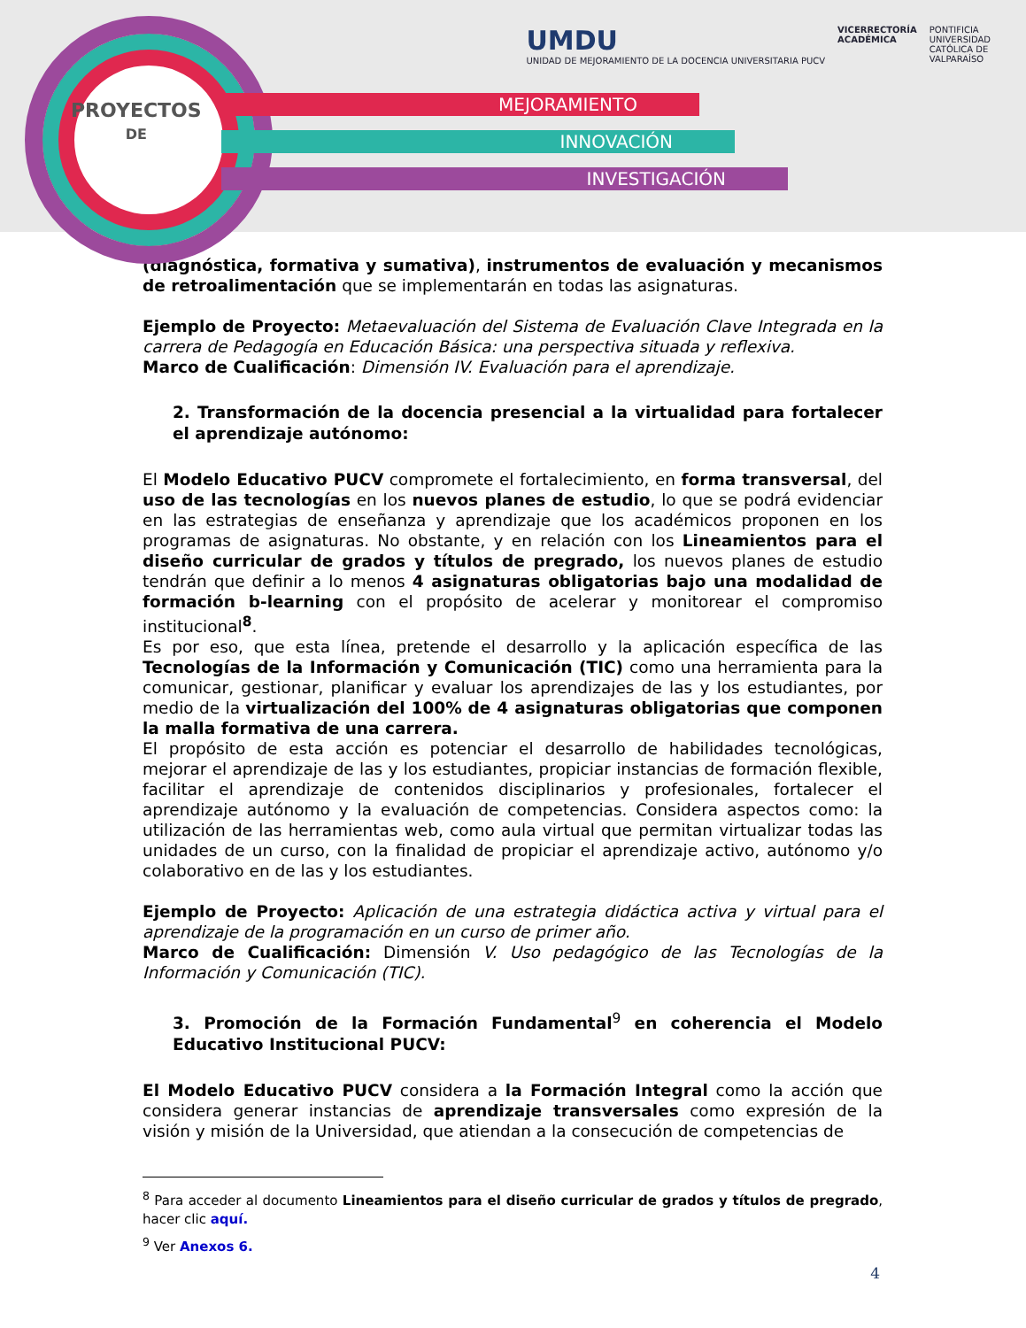PROYECTOS
DE
MEJORAMIENTO
INNOVACIÓN
INVESTIGACIÓN
UMDU
UNIDAD DE MEJORAMIENTO DE LA DOCENCIA UNIVERSITARIA PUCV
VICERRECTORÍA
ACADÉMICA
PONTIFICIA
UNIVERSIDAD
CATÓLICA DE
VALPARAÍSO
(diagnóstica, formativa y sumativa), instrumentos de evaluación y mecanismos de retroalimentación que se implementarán en todas las asignaturas.
Ejemplo de Proyecto: Metaevaluación del Sistema de Evaluación Clave Integrada en la carrera de Pedagogía en Educación Básica: una perspectiva situada y reflexiva.
Marco de Cualificación: Dimensión IV. Evaluación para el aprendizaje.
2. Transformación de la docencia presencial a la virtualidad para fortalecer el aprendizaje autónomo:
El Modelo Educativo PUCV compromete el fortalecimiento, en forma transversal, del uso de las tecnologías en los nuevos planes de estudio, lo que se podrá evidenciar en las estrategias de enseñanza y aprendizaje que los académicos proponen en los programas de asignaturas. No obstante, y en relación con los Lineamientos para el diseño curricular de grados y títulos de pregrado, los nuevos planes de estudio tendrán que definir a lo menos 4 asignaturas obligatorias bajo una modalidad de formación b-learning con el propósito de acelerar y monitorear el compromiso institucional<sup>8</sup>.
Es por eso, que esta línea, pretende el desarrollo y la aplicación específica de las Tecnologías de la Información y Comunicación (TIC) como una herramienta para la comunicar, gestionar, planificar y evaluar los aprendizajes de las y los estudiantes, por medio de la virtualización del 100% de 4 asignaturas obligatorias que componen la malla formativa de una carrera.
El propósito de esta acción es potenciar el desarrollo de habilidades tecnológicas, mejorar el aprendizaje de las y los estudiantes, propiciar instancias de formación flexible, facilitar el aprendizaje de contenidos disciplinarios y profesionales, fortalecer el aprendizaje autónomo y la evaluación de competencias. Considera aspectos como: la utilización de las herramientas web, como aula virtual que permitan virtualizar todas las unidades de un curso, con la finalidad de propiciar el aprendizaje activo, autónomo y/o colaborativo en de las y los estudiantes.
Ejemplo de Proyecto: Aplicación de una estrategia didáctica activa y virtual para el aprendizaje de la programación en un curso de primer año.
Marco de Cualificación: Dimensión V. Uso pedagógico de las Tecnologías de la Información y Comunicación (TIC).
3. Promoción de la Formación Fundamental<sup>9</sup> en coherencia el Modelo Educativo Institucional PUCV:
El Modelo Educativo PUCV considera a la Formación Integral como la acción que considera generar instancias de aprendizaje transversales como expresión de la visión y misión de la Universidad, que atiendan a la consecución de competencias de
<sup>8</sup> Para acceder al documento Lineamientos para el diseño curricular de grados y títulos de pregrado, hacer clic aquí.
<sup>9</sup> Ver Anexos 6.
4